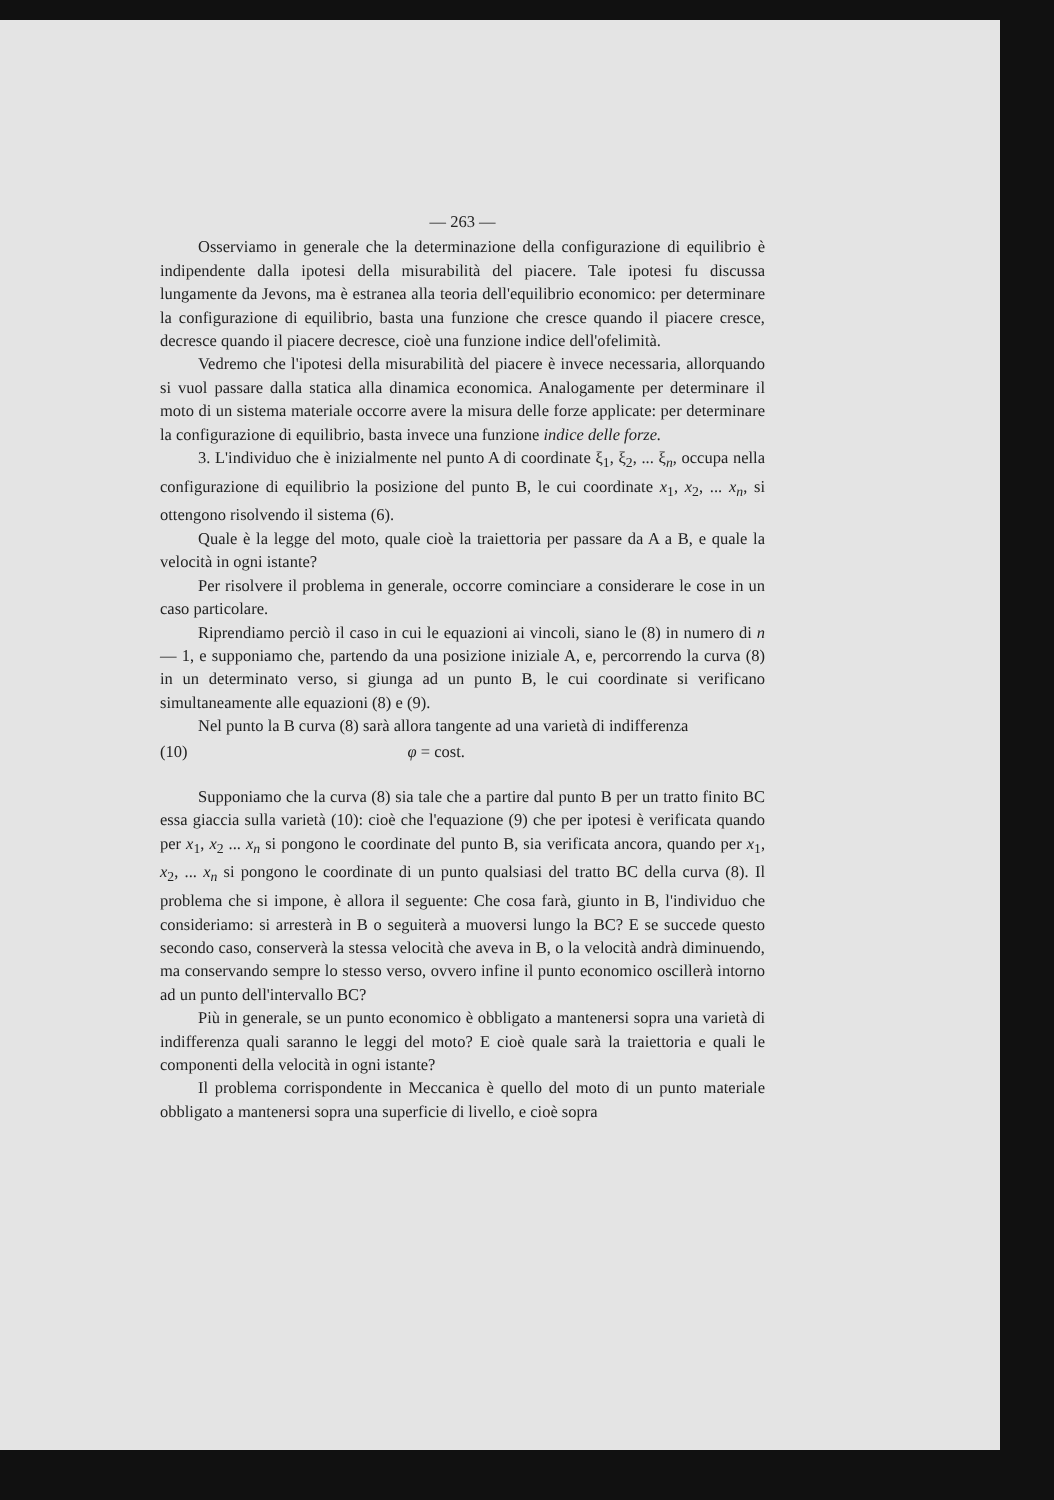— 263 —
Osserviamo in generale che la determinazione della configurazione di equilibrio è indipendente dalla ipotesi della misurabilità del piacere. Tale ipotesi fu discussa lungamente da Jevons, ma è estranea alla teoria dell'equilibrio economico: per determinare la configurazione di equilibrio, basta una funzione che cresce quando il piacere cresce, decresce quando il piacere decresce, cioè una funzione indice dell'ofelimità.
Vedremo che l'ipotesi della misurabilità del piacere è invece necessaria, allorquando si vuol passare dalla statica alla dinamica economica. Analogamente per determinare il moto di un sistema materiale occorre avere la misura delle forze applicate: per determinare la configurazione di equilibrio, basta invece una funzione indice delle forze.
3. L'individuo che è inizialmente nel punto A di coordinate ξ<sub>1</sub>, ξ<sub>2</sub>, ... ξ<sub>n</sub>, occupa nella configurazione di equilibrio la posizione del punto B, le cui coordinate x<sub>1</sub>, x<sub>2</sub>, ... x<sub>n</sub>, si ottengono risolvendo il sistema (6).
Quale è la legge del moto, quale cioè la traiettoria per passare da A a B, e quale la velocità in ogni istante?
Per risolvere il problema in generale, occorre cominciare a considerare le cose in un caso particolare.
Riprendiamo perciò il caso in cui le equazioni ai vincoli, siano le (8) in numero di n — 1, e supponiamo che, partendo da una posizione iniziale A, e, percorrendo la curva (8) in un determinato verso, si giunga ad un punto B, le cui coordinate si verificano simultaneamente alle equazioni (8) e (9).
Nel punto la B curva (8) sarà allora tangente ad una varietà di indifferenza
(10) φ = cost.
Supponiamo che la curva (8) sia tale che a partire dal punto B per un tratto finito BC essa giaccia sulla varietà (10): cioè che l'equazione (9) che per ipotesi è verificata quando per x<sub>1</sub>, x<sub>2</sub> ... x<sub>n</sub> si pongono le coordinate del punto B, sia verificata ancora, quando per x<sub>1</sub>, x<sub>2</sub>, ... x<sub>n</sub> si pongono le coordinate di un punto qualsiasi del tratto BC della curva (8). Il problema che si impone, è allora il seguente: Che cosa farà, giunto in B, l'individuo che consideriamo: si arresterà in B o seguiterà a muoversi lungo la BC? E se succede questo secondo caso, conserverà la stessa velocità che aveva in B, o la velocità andrà diminuendo, ma conservando sempre lo stesso verso, ovvero infine il punto economico oscillerà intorno ad un punto dell'intervallo BC?
Più in generale, se un punto economico è obbligato a mantenersi sopra una varietà di indifferenza quali saranno le leggi del moto? E cioè quale sarà la traiettoria e quali le componenti della velocità in ogni istante?
Il problema corrispondente in Meccanica è quello del moto di un punto materiale obbligato a mantenersi sopra una superficie di livello, e cioè sopra